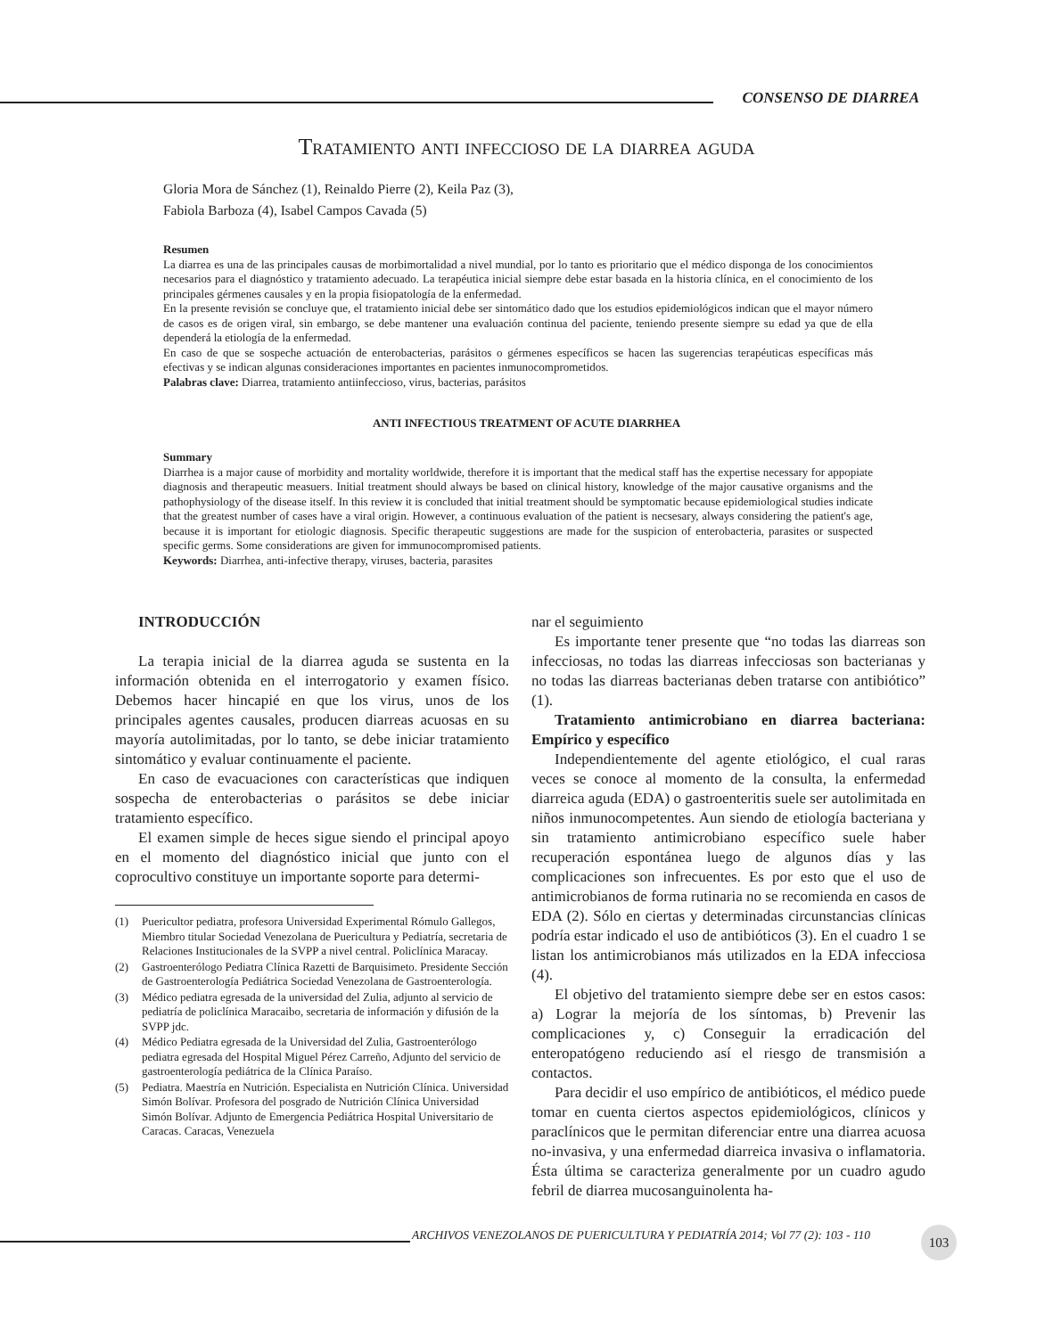CONSENSO DE DIARREA
Tratamiento anti infeccioso de la diarrea aguda
Gloria Mora de Sánchez (1), Reinaldo Pierre (2), Keila Paz (3),
Fabiola Barboza (4), Isabel Campos Cavada (5)
Resumen
La diarrea es una de las principales causas de morbimortalidad a nivel mundial, por lo tanto es prioritario que el médico disponga de los conocimientos necesarios para el diagnóstico y tratamiento adecuado. La terapéutica inicial siempre debe estar basada en la historia clínica, en el conocimiento de los principales gérmenes causales y en la propia fisiopatología de la enfermedad.
En la presente revisión se concluye que, el tratamiento inicial debe ser sintomático dado que los estudios epidemiológicos indican que el mayor número de casos es de origen viral, sin embargo, se debe mantener una evaluación continua del paciente, teniendo presente siempre su edad ya que de ella dependerá la etiología de la enfermedad.
En caso de que se sospeche actuación de enterobacterias, parásitos o gérmenes específicos se hacen las sugerencias terapéuticas específicas más efectivas y se indican algunas consideraciones importantes en pacientes inmunocomprometidos.
Palabras clave: Diarrea, tratamiento antiinfeccioso, virus, bacterias, parásitos
ANTI INFECTIOUS TREATMENT OF ACUTE DIARRHEA
Summary
Diarrhea is a major cause of morbidity and mortality worldwide, therefore it is important that the medical staff has the expertise necessary for appopiate diagnosis and therapeutic measuers. Initial treatment should always be based on clinical history, knowledge of the major causative organisms and the pathophysiology of the disease itself. In this review it is concluded that initial treatment should be symptomatic because epidemiological studies indicate that the greatest number of cases have a viral origin. However, a continuous evaluation of the patient is necsesary, always considering the patient's age, because it is important for etiologic diagnosis. Specific therapeutic suggestions are made for the suspicion of enterobacteria, parasites or suspected specific germs. Some considerations are given for immunocompromised patients.
Keywords: Diarrhea, anti-infective therapy, viruses, bacteria, parasites
INTRODUCCIÓN
La terapia inicial de la diarrea aguda se sustenta en la información obtenida en el interrogatorio y examen físico. Debemos hacer hincapié en que los virus, unos de los principales agentes causales, producen diarreas acuosas en su mayoría autolimitadas, por lo tanto, se debe iniciar tratamiento sintomático y evaluar continuamente el paciente.
En caso de evacuaciones con características que indiquen sospecha de enterobacterias o parásitos se debe iniciar tratamiento específico.
El examen simple de heces sigue siendo el principal apoyo en el momento del diagnóstico inicial que junto con el coprocultivo constituye un importante soporte para determi-
(1) Puericultor pediatra, profesora Universidad Experimental Rómulo Gallegos, Miembro titular Sociedad Venezolana de Puericultura y Pediatría, secretaria de Relaciones Institucionales de la SVPP a nivel central. Policlínica Maracay.
(2) Gastroenterólogo Pediatra Clínica Razetti de Barquisimeto. Presidente Sección de Gastroenterología Pediátrica Sociedad Venezolana de Gastroenterología.
(3) Médico pediatra egresada de la universidad del Zulia, adjunto al servicio de pediatría de policlínica Maracaibo, secretaria de información y difusión de la SVPP jdc.
(4) Médico Pediatra egresada de la Universidad del Zulia, Gastroenterólogo pediatra egresada del Hospital Miguel Pérez Carreño, Adjunto del servicio de gastroenterología pediátrica de la Clínica Paraíso.
(5) Pediatra. Maestría en Nutrición. Especialista en Nutrición Clínica. Universidad Simón Bolívar. Profesora del posgrado de Nutrición Clínica Universidad Simón Bolívar. Adjunto de Emergencia Pediátrica Hospital Universitario de Caracas. Caracas, Venezuela
nar el seguimiento
Es importante tener presente que “no todas las diarreas son infecciosas, no todas las diarreas infecciosas son bacterianas y no todas las diarreas bacterianas deben tratarse con antibiótico” (1).
Tratamiento antimicrobiano en diarrea bacteriana: Empírico y específico
Independientemente del agente etiológico, el cual raras veces se conoce al momento de la consulta, la enfermedad diarreica aguda (EDA) o gastroenteritis suele ser autolimitada en niños inmunocompetentes. Aun siendo de etiología bacteriana y sin tratamiento antimicrobiano específico suele haber recuperación espontánea luego de algunos días y las complicaciones son infrecuentes. Es por esto que el uso de antimicrobianos de forma rutinaria no se recomienda en casos de EDA (2). Sólo en ciertas y determinadas circunstancias clínicas podría estar indicado el uso de antibióticos (3). En el cuadro 1 se listan los antimicrobianos más utilizados en la EDA infecciosa (4).
El objetivo del tratamiento siempre debe ser en estos casos: a) Lograr la mejoría de los síntomas, b) Prevenir las complicaciones y, c) Conseguir la erradicación del enteropatógeno reduciendo así el riesgo de transmisión a contactos.
Para decidir el uso empírico de antibióticos, el médico puede tomar en cuenta ciertos aspectos epidemiológicos, clínicos y paraclínicos que le permitan diferenciar entre una diarrea acuosa no-invasiva, y una enfermedad diarreica invasiva o inflamatoria. Ésta última se caracteriza generalmente por un cuadro agudo febril de diarrea mucosanguinolenta ha-
ARCHIVOS VENEZOLANOS DE PUERICULTURA Y PEDIATRÍA 2014; Vol 77 (2): 103 - 110
103